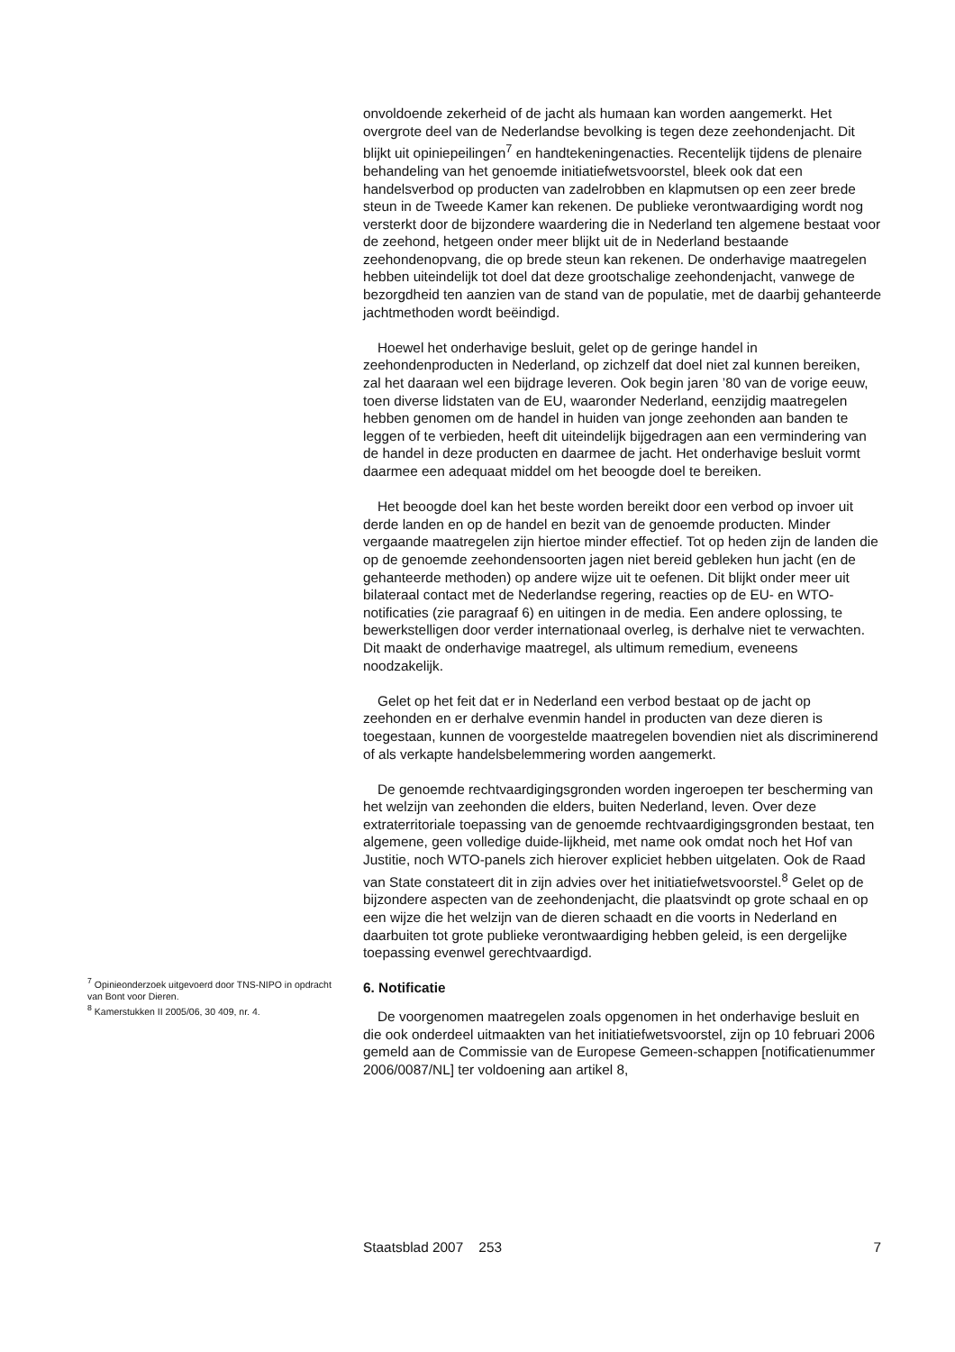onvoldoende zekerheid of de jacht als humaan kan worden aangemerkt. Het overgrote deel van de Nederlandse bevolking is tegen deze zeehondenjacht. Dit blijkt uit opiniepeilingen<sup>7</sup> en handtekeningenacties. Recentelijk tijdens de plenaire behandeling van het genoemde initiatiefwetsvoorstel, bleek ook dat een handelsverbod op producten van zadelrobben en klapmutsen op een zeer brede steun in de Tweede Kamer kan rekenen. De publieke verontwaardiging wordt nog versterkt door de bijzondere waardering die in Nederland ten algemene bestaat voor de zeehond, hetgeen onder meer blijkt uit de in Nederland bestaande zeehondenopvang, die op brede steun kan rekenen. De onderhavige maatregelen hebben uiteindelijk tot doel dat deze grootschalige zeehondenjacht, vanwege de bezorgdheid ten aanzien van de stand van de populatie, met de daarbij gehanteerde jachtmethoden wordt beëindigd.
Hoewel het onderhavige besluit, gelet op de geringe handel in zeehondenproducten in Nederland, op zichzelf dat doel niet zal kunnen bereiken, zal het daaraan wel een bijdrage leveren. Ook begin jaren ’80 van de vorige eeuw, toen diverse lidstaten van de EU, waaronder Nederland, eenzijdig maatregelen hebben genomen om de handel in huiden van jonge zeehonden aan banden te leggen of te verbieden, heeft dit uiteindelijk bijgedragen aan een vermindering van de handel in deze producten en daarmee de jacht. Het onderhavige besluit vormt daarmee een adequaat middel om het beoogde doel te bereiken.
Het beoogde doel kan het beste worden bereikt door een verbod op invoer uit derde landen en op de handel en bezit van de genoemde producten. Minder vergaande maatregelen zijn hiertoe minder effectief. Tot op heden zijn de landen die op de genoemde zeehondensoorten jagen niet bereid gebleken hun jacht (en de gehanteerde methoden) op andere wijze uit te oefenen. Dit blijkt onder meer uit bilateraal contact met de Nederlandse regering, reacties op de EU- en WTO-notificaties (zie paragraaf 6) en uitingen in de media. Een andere oplossing, te bewerkstelligen door verder internationaal overleg, is derhalve niet te verwachten. Dit maakt de onderhavige maatregel, als ultimum remedium, eveneens noodzakelijk.
Gelet op het feit dat er in Nederland een verbod bestaat op de jacht op zeehonden en er derhalve evenmin handel in producten van deze dieren is toegestaan, kunnen de voorgestelde maatregelen bovendien niet als discriminerend of als verkapte handelsbelemmering worden aangemerkt.
De genoemde rechtvaardigingsgronden worden ingeroepen ter bescherming van het welzijn van zeehonden die elders, buiten Nederland, leven. Over deze extraterritoriale toepassing van de genoemde rechtvaardigingsgronden bestaat, ten algemene, geen volledige duide-lijkheid, met name ook omdat noch het Hof van Justitie, noch WTO-panels zich hierover expliciet hebben uitgelaten. Ook de Raad van State constateert dit in zijn advies over het initiatiefwetsvoorstel.<sup>8</sup> Gelet op de bijzondere aspecten van de zeehondenjacht, die plaatsvindt op grote schaal en op een wijze die het welzijn van de dieren schaadt en die voorts in Nederland en daarbuiten tot grote publieke verontwaardiging hebben geleid, is een dergelijke toepassing evenwel gerechtvaardigd.
6. Notificatie
De voorgenomen maatregelen zoals opgenomen in het onderhavige besluit en die ook onderdeel uitmaakten van het initiatiefwetsvoorstel, zijn op 10 februari 2006 gemeld aan de Commissie van de Europese Gemeen-schappen [notificatienummer 2006/0087/NL] ter voldoening aan artikel 8,
<sup>7</sup> Opinieonderzoek uitgevoerd door TNS-NIPO in opdracht van Bont voor Dieren.
<sup>8</sup> Kamerstukken II 2005/06, 30 409, nr. 4.
Staatsblad 2007 253 7